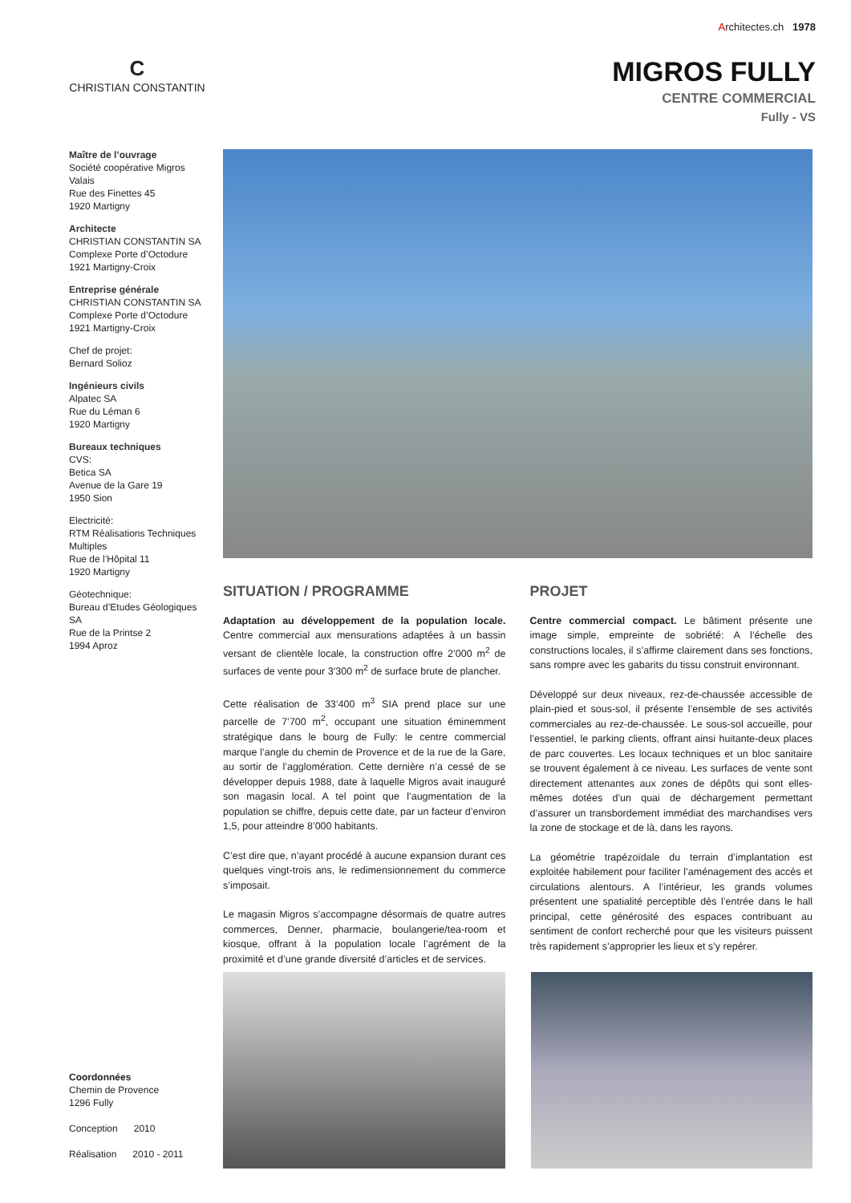Architectes.ch 1978
C
CHRISTIAN CONSTANTIN
MIGROS FULLY
CENTRE COMMERCIAL
Fully - VS
Maître de l’ouvrage
Société coopérative Migros Valais
Rue des Finettes 45
1920 Martigny
Architecte
CHRISTIAN CONSTANTIN SA
Complexe Porte d’Octodure
1921 Martigny-Croix
Entreprise générale
CHRISTIAN CONSTANTIN SA
Complexe Porte d’Octodure
1921 Martigny-Croix
Chef de projet:
Bernard Solioz
Ingénieurs civils
Alpatec SA
Rue du Léman 6
1920 Martigny
Bureaux techniques
CVS:
Betica SA
Avenue de la Gare 19
1950 Sion
Electricité:
RTM Réalisations Techniques Multiples
Rue de l’Hôpital 11
1920 Martigny
Géotechnique:
Bureau d’Etudes Géologiques SA
Rue de la Printse 2
1994 Aproz
SITUATION / PROGRAMME
Adaptation au développement de la population locale. Centre commercial aux mensurations adaptées à un bassin versant de clientèle locale, la construction offre 2’000 m<sup>2</sup> de surfaces de vente pour 3’300 m<sup>2</sup> de surface brute de plancher.
Cette réalisation de 33’400 m<sup>3</sup> SIA prend place sur une parcelle de 7’700 m<sup>2</sup>, occupant une situation éminemment stratégique dans le bourg de Fully: le centre commercial marque l’angle du chemin de Provence et de la rue de la Gare, au sortir de l’agglomération. Cette dernière n’a cessé de se développer depuis 1988, date à laquelle Migros avait inauguré son magasin local. A tel point que l’augmentation de la population se chiffre, depuis cette date, par un facteur d’environ 1,5, pour atteindre 8’000 habitants.
C’est dire que, n’ayant procédé à aucune expansion durant ces quelques vingt-trois ans, le redimensionnement du commerce s’imposait.
Le magasin Migros s’accompagne désormais de quatre autres commerces, Denner, pharmacie, boulangerie/tea-room et kiosque, offrant à la population locale l’agrément de la proximité et d’une grande diversité d’articles et de services.
PROJET
Centre commercial compact. Le bâtiment présente une image simple, empreinte de sobriété: A l’échelle des constructions locales, il s’affirme clairement dans ses fonctions, sans rompre avec les gabarits du tissu construit environnant.
Développé sur deux niveaux, rez-de-chaussée accessible de plain-pied et sous-sol, il présente l’ensemble de ses activités commerciales au rez-de-chaussée. Le sous-sol accueille, pour l’essentiel, le parking clients, offrant ainsi huitante-deux places de parc couvertes. Les locaux techniques et un bloc sanitaire se trouvent également à ce niveau. Les surfaces de vente sont directement attenantes aux zones de dépôts qui sont elles-mêmes dotées d’un quai de déchargement permettant d’assurer un transbordement immédiat des marchandises vers la zone de stockage et de là, dans les rayons.
La géométrie trapézoïdale du terrain d’implantation est exploitée habilement pour faciliter l’aménagement des accès et circulations alentours. A l’intérieur, les grands volumes présentent une spatialité perceptible dès l’entrée dans le hall principal, cette générosité des espaces contribuant au sentiment de confort recherché pour que les visiteurs puissent très rapidement s’approprier les lieux et s’y repérer.
Coordonnées
Chemin de Provence
1296 Fully
Conception 2010
Réalisation 2010 - 2011